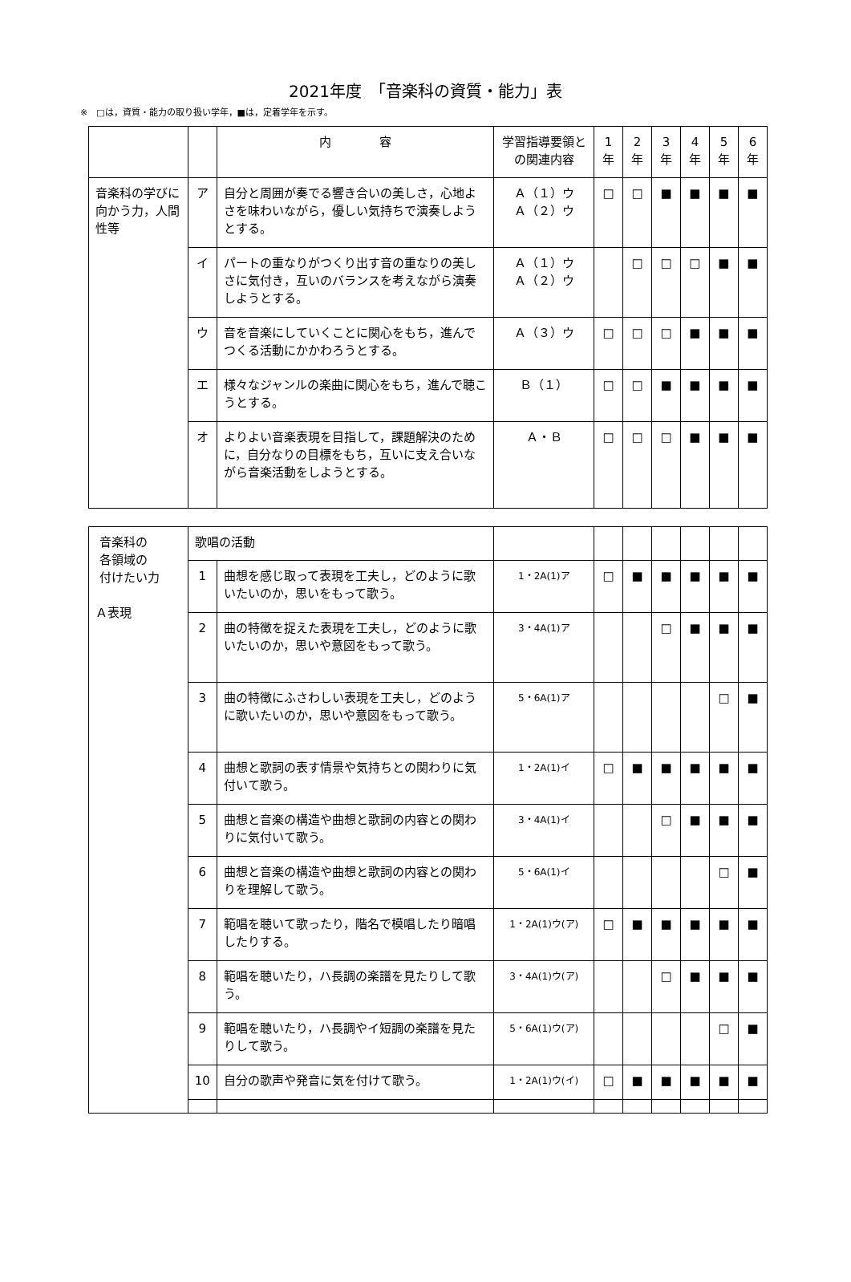2021年度　「音楽科の資質・能力」表
※　□は，資質・能力の取り扱い学年，■は，定着学年を示す。
| | | 内 容 | 学習指導要領との関連内容 | 1年 | 2年 | 3年 | 4年 | 5年 | 6年 |
| --- | --- | --- | --- | --- | --- | --- | --- | --- | --- |
| 音楽科の学びに向かう力，人間性等 | ア | 自分と周囲が奏でる響き合いの美しさ，心地よさを味わいながら，優しい気持ちで演奏しようとする。 | Ａ（１）ウ Ａ（２）ウ | □ | □ | ■ | ■ | ■ | ■ |
| | イ | パートの重なりがつくり出す音の重なりの美しさに気付き，互いのバランスを考えながら演奏しようとする。 | Ａ（１）ウ Ａ（２）ウ | | □ | □ | □ | ■ | ■ |
| | ウ | 音を音楽にしていくことに関心をもち，進んでつくる活動にかかわろうとする。 | Ａ（３）ウ | □ | □ | □ | ■ | ■ | ■ |
| | エ | 様々なジャンルの楽曲に関心をもち，進んで聴こうとする。 | Ｂ（１） | □ | □ | ■ | ■ | ■ | ■ |
| | オ | よりよい音楽表現を目指して，課題解決のために，自分なりの目標をもち，互いに支え合いながら音楽活動をしようとする。 | Ａ・Ｂ | □ | □ | □ | ■ | ■ | ■ |
| 音楽科の 各領域の 付けたい力 Ａ表現 | 歌唱の活動 | | | | | | | | |
| | 1 | 曲想を感じ取って表現を工夫し，どのように歌いたいのか，思いをもって歌う。 | 1・2A(1)ア | □ | ■ | ■ | ■ | ■ | ■ |
| | 2 | 曲の特徴を捉えた表現を工夫し，どのように歌いたいのか，思いや意図をもって歌う。 | 3・4A(1)ア | | | □ | ■ | ■ | ■ |
| | 3 | 曲の特徴にふさわしい表現を工夫し，どのように歌いたいのか，思いや意図をもって歌う。 | 5・6A(1)ア | | | | | □ | ■ |
| | 4 | 曲想と歌詞の表す情景や気持ちとの関わりに気付いて歌う。 | 1・2A(1)イ | □ | ■ | ■ | ■ | ■ | ■ |
| | 5 | 曲想と音楽の構造や曲想と歌詞の内容との関わりに気付いて歌う。 | 3・4A(1)イ | | | □ | ■ | ■ | ■ |
| | 6 | 曲想と音楽の構造や曲想と歌詞の内容との関わりを理解して歌う。 | 5・6A(1)イ | | | | | □ | ■ |
| | 7 | 範唱を聴いて歌ったり，階名で模唱したり暗唱したりする。 | 1・2A(1)ウ(ア) | □ | ■ | ■ | ■ | ■ | ■ |
| | 8 | 範唱を聴いたり，ハ長調の楽譜を見たりして歌う。 | 3・4A(1)ウ(ア) | | | □ | ■ | ■ | ■ |
| | 9 | 範唱を聴いたり，ハ長調やイ短調の楽譜を見たりして歌う。 | 5・6A(1)ウ(ア) | | | | | □ | ■ |
| | 10 | 自分の歌声や発音に気を付けて歌う。 | 1・2A(1)ウ(イ) | □ | ■ | ■ | ■ | ■ | ■ |